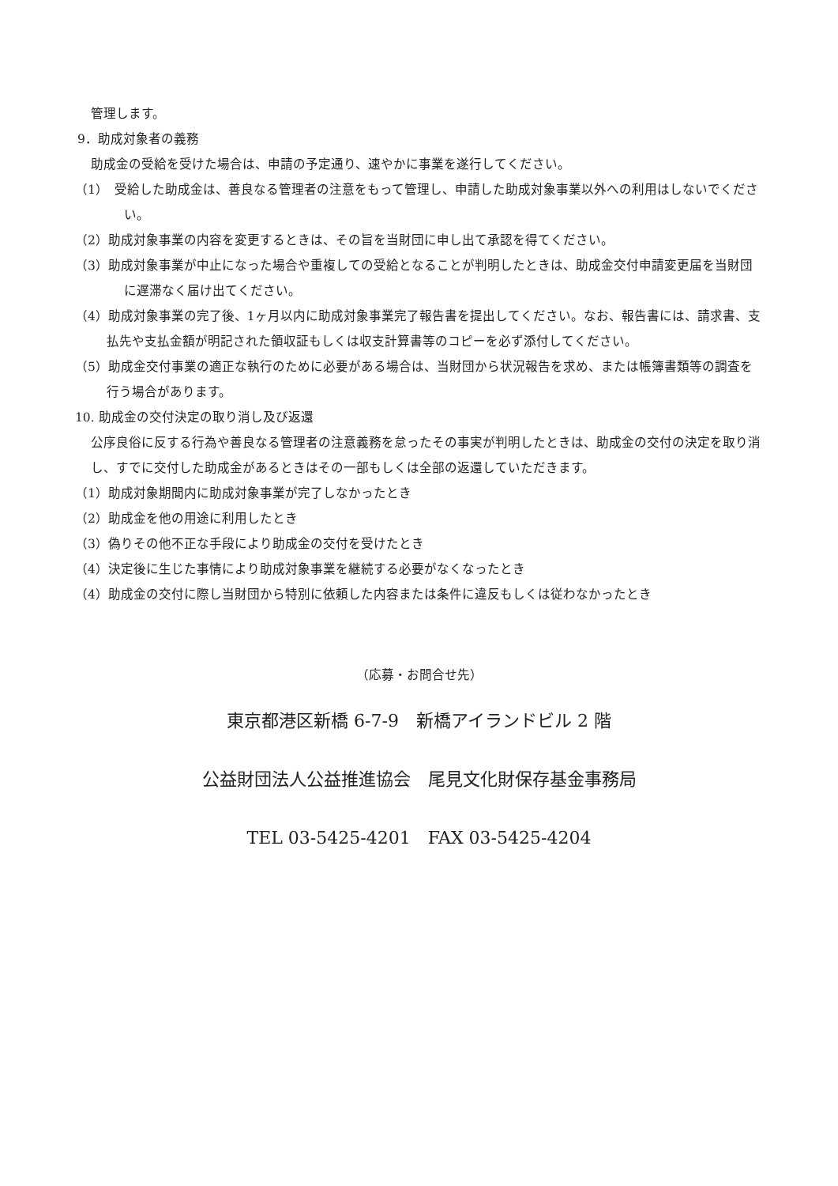管理します。
9．助成対象者の義務
助成金の受給を受けた場合は、申請の予定通り、速やかに事業を遂行してください。
（1）　受給した助成金は、善良なる管理者の注意をもって管理し、申請した助成対象事業以外への利用はしないでください。
（2）助成対象事業の内容を変更するときは、その旨を当財団に申し出て承認を得てください。
（3）助成対象事業が中止になった場合や重複しての受給となることが判明したときは、助成金交付申請変更届を当財団に遅滞なく届け出てください。
（4）助成対象事業の完了後、1ヶ月以内に助成対象事業完了報告書を提出してください。なお、報告書には、請求書、支払先や支払金額が明記された領収証もしくは収支計算書等のコピーを必ず添付してください。
（5）助成金交付事業の適正な執行のために必要がある場合は、当財団から状況報告を求め、または帳簿書類等の調査を行う場合があります。
10. 助成金の交付決定の取り消し及び返還
公序良俗に反する行為や善良なる管理者の注意義務を怠ったその事実が判明したときは、助成金の交付の決定を取り消し、すでに交付した助成金があるときはその一部もしくは全部の返還していただきます。
（1）助成対象期間内に助成対象事業が完了しなかったとき
（2）助成金を他の用途に利用したとき
（3）偽りその他不正な手段により助成金の交付を受けたとき
（4）決定後に生じた事情により助成対象事業を継続する必要がなくなったとき
（4）助成金の交付に際し当財団から特別に依頼した内容または条件に違反もしくは従わなかったとき
（応募・お問合せ先）
東京都港区新橋 6-7-9　新橋アイランドビル 2 階
公益財団法人公益推進協会　尾見文化財保存基金事務局
TEL 03-5425-4201　FAX 03-5425-4204